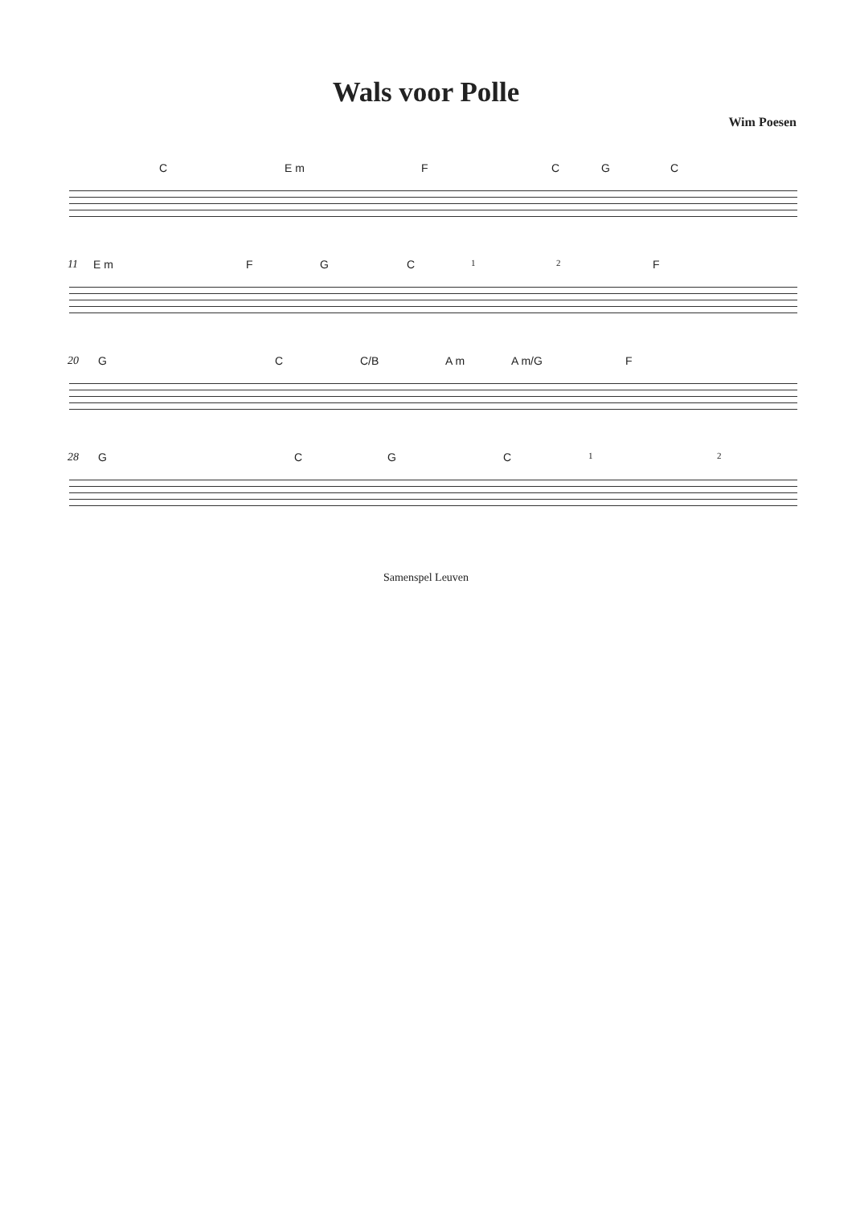Wals voor Polle
Wim Poesen
C E m F C G C
11
E m F G C 1 2 F
20
G C C/B A m A m/G F
28
G C G C 1 2
Samenspel Leuven